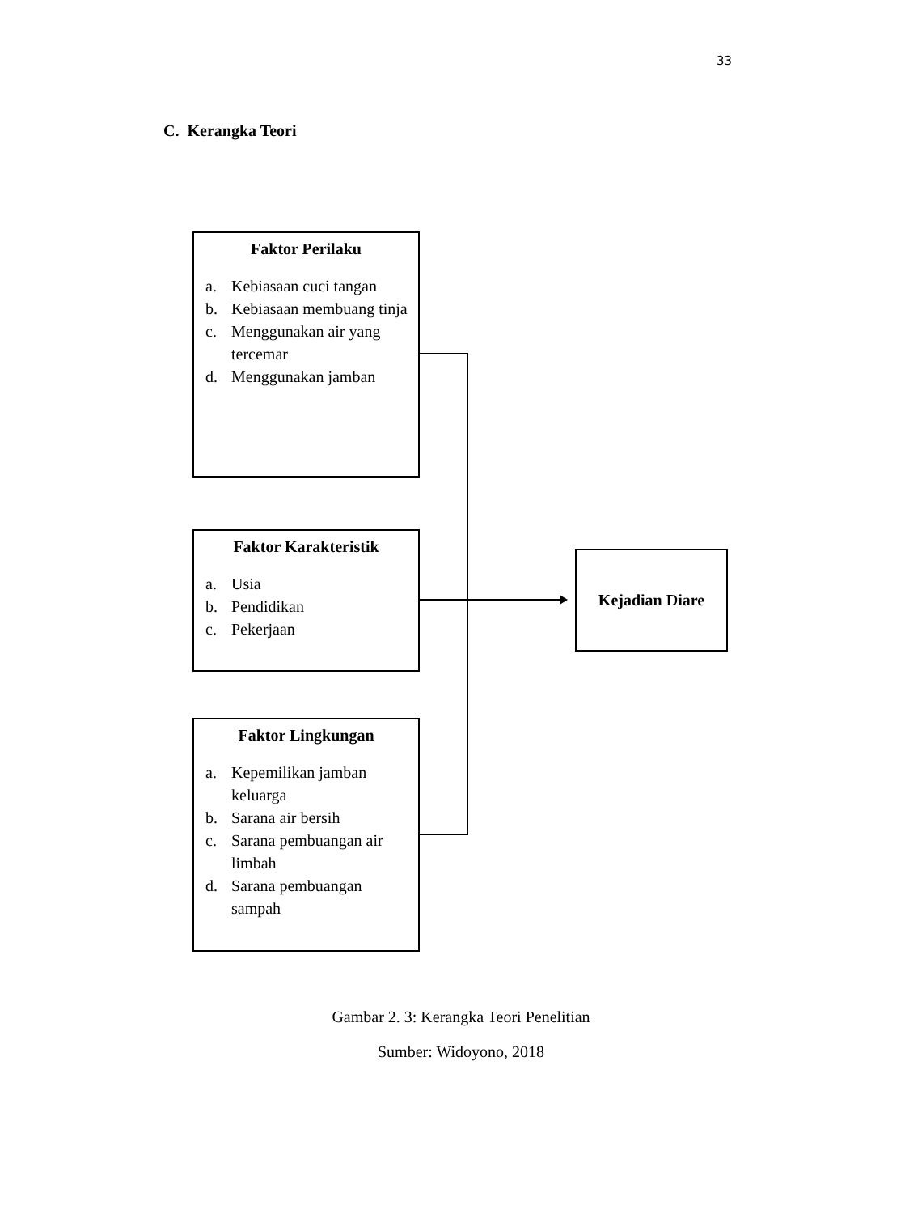33
C. Kerangka Teori
Faktor Perilaku
a. Kebiasaan cuci tangan
b. Kebiasaan membuang tinja
c. Menggunakan air yang tercemar
d. Menggunakan jamban
Faktor Karakteristik
a. Usia
b. Pendidikan
c. Pekerjaan
Faktor Lingkungan
a. Kepemilikan jamban keluarga
b. Sarana air bersih
c. Sarana pembuangan air limbah
d. Sarana pembuangan sampah
Kejadian Diare
Gambar 2. 3: Kerangka Teori Penelitian
Sumber: Widoyono, 2018